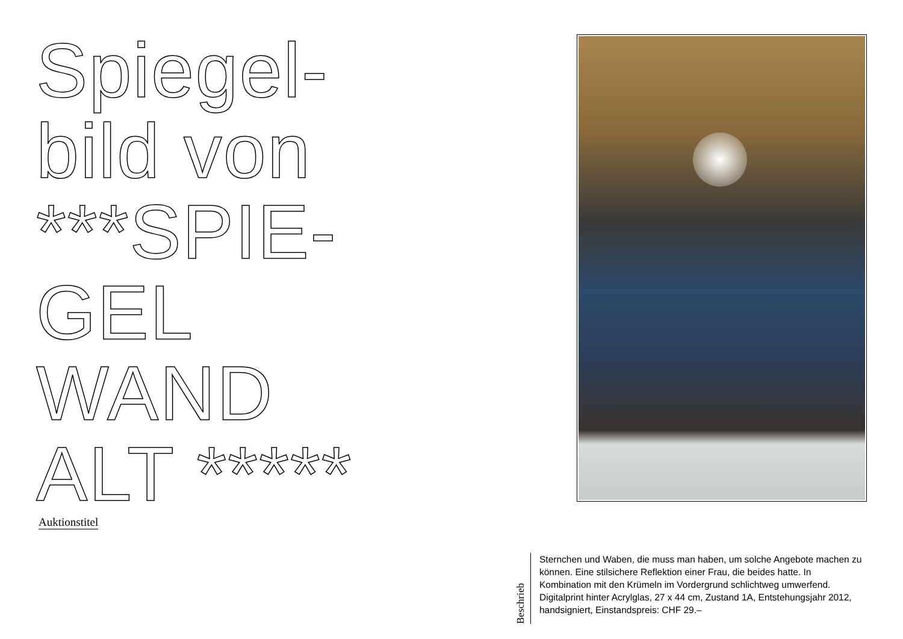Spiegel-
bild von
***SPIE-
GEL
WAND
ALT *****
Auktionstitel
Beschrieb
Sternchen und Waben, die muss man haben, um solche Angebote machen zu können. Eine stilsichere Reflektion einer Frau, die beides hatte. In Kombination mit den Krümeln im Vordergrund schlichtweg umwerfend. Digitalprint hinter Acrylglas, 27 x 44 cm, Zustand 1A, Entstehungsjahr 2012, handsigniert, Einstandspreis: CHF 29.–